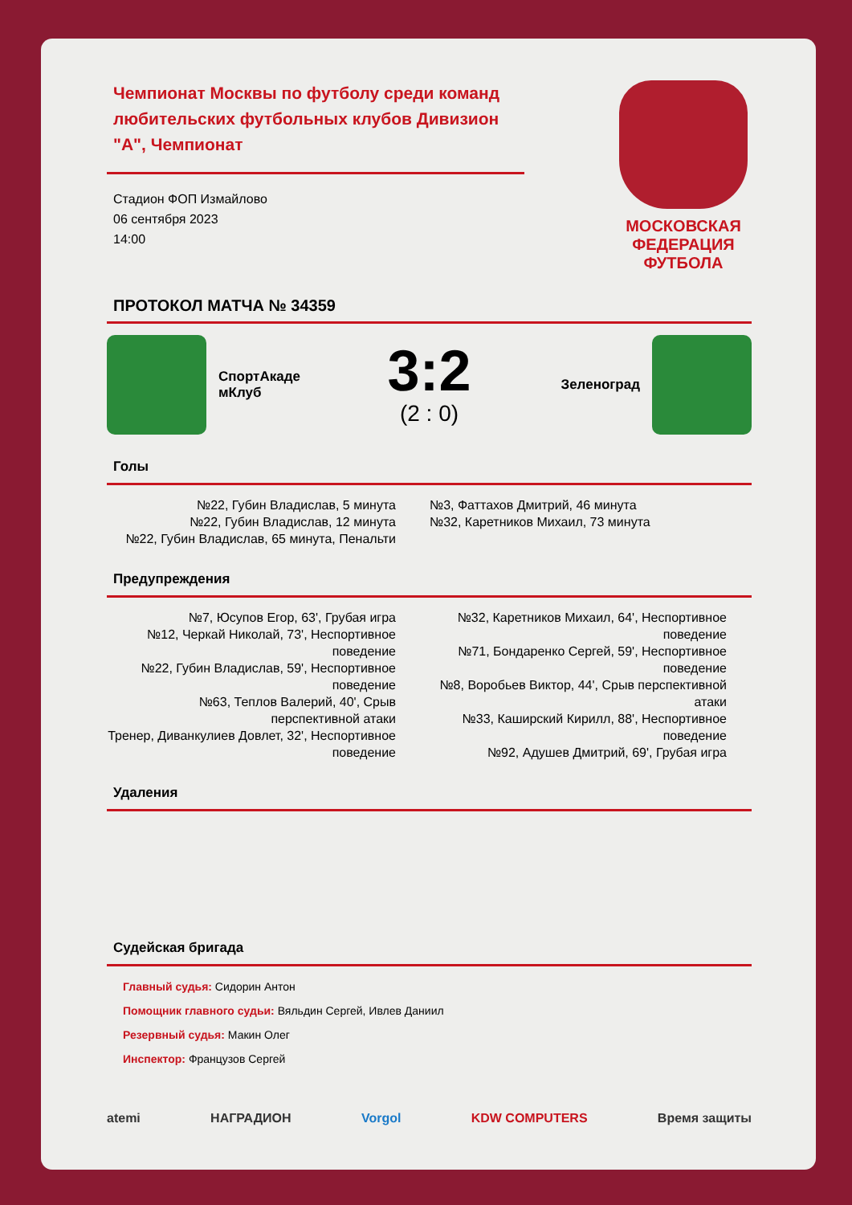Чемпионат Москвы по футболу среди команд любительских футбольных клубов Дивизион "А", Чемпионат
Стадион ФОП Измайлово
06 сентября 2023
14:00
МОСКОВСКАЯ
ФЕДЕРАЦИЯ
ФУТБОЛА
ПРОТОКОЛ МАТЧА № 34359
СпортАкаде мКлуб
3:2
(2 : 0)
Зеленоград
Голы
№22, Губин Владислав, 5 минута
№22, Губин Владислав, 12 минута
№22, Губин Владислав, 65 минута, Пенальти
№3, Фаттахов Дмитрий, 46 минута
№32, Каретников Михаил, 73 минута
Предупреждения
№7, Юсупов Егор, 63', Грубая игра
№12, Черкай Николай, 73', Неспортивное поведение
№22, Губин Владислав, 59', Неспортивное поведение
№63, Теплов Валерий, 40', Срыв перспективной атаки
Тренер, Диванкулиев Довлет, 32', Неспортивное поведение
№32, Каретников Михаил, 64', Неспортивное поведение
№71, Бондаренко Сергей, 59', Неспортивное поведение
№8, Воробьев Виктор, 44', Срыв перспективной атаки
№33, Каширский Кирилл, 88', Неспортивное поведение
№92, Адушев Дмитрий, 69', Грубая игра
Удаления
Судейская бригада
Главный судья: Сидорин Антон
Помощник главного судьи: Вяльдин Сергей, Ивлев Даниил
Резервный судья: Макин Олег
Инспектор: Французов Сергей
atemi НАГРАДИОН Vorgol KDW COMPUTERS Время защиты